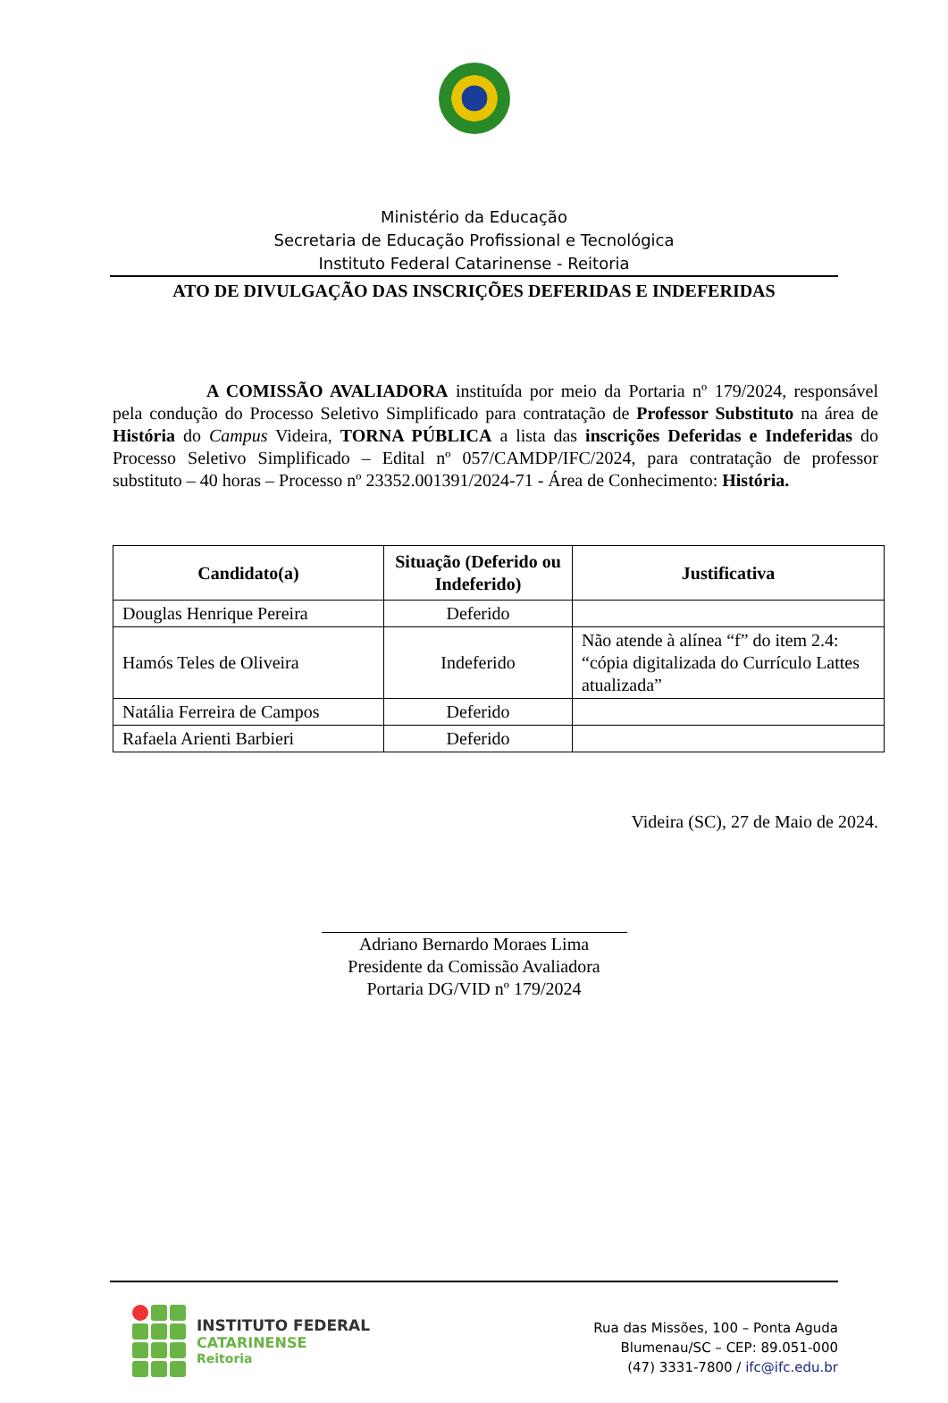Ministério da Educação
Secretaria de Educação Profissional e Tecnológica
Instituto Federal Catarinense - Reitoria
ATO DE DIVULGAÇÃO DAS INSCRIÇÕES DEFERIDAS E INDEFERIDAS
A COMISSÃO AVALIADORA instituída por meio da Portaria nº 179/2024, responsável pela condução do Processo Seletivo Simplificado para contratação de Professor Substituto na área de História do Campus Videira, TORNA PÚBLICA a lista das inscrições Deferidas e Indeferidas do Processo Seletivo Simplificado – Edital nº 057/CAMDP/IFC/2024, para contratação de professor substituto – 40 horas – Processo nº 23352.001391/2024-71 - Área de Conhecimento: História.
| Candidato(a) | Situação (Deferido ou Indeferido) | Justificativa |
| --- | --- | --- |
| Douglas Henrique Pereira | Deferido | |
| Hamós Teles de Oliveira | Indeferido | Não atende à alínea “f” do item 2.4: “cópia digitalizada do Currículo Lattes atualizada” |
| Natália Ferreira de Campos | Deferido | |
| Rafaela Arienti Barbieri | Deferido | |
Videira (SC), 27 de Maio de 2024.
Adriano Bernardo Moraes Lima
Presidente da Comissão Avaliadora
Portaria DG/VID nº 179/2024
INSTITUTO FEDERAL
CATARINENSE
Reitoria
Rua das Missões, 100 – Ponta Aguda
Blumenau/SC – CEP: 89.051-000
(47) 3331-7800 / ifc@ifc.edu.br